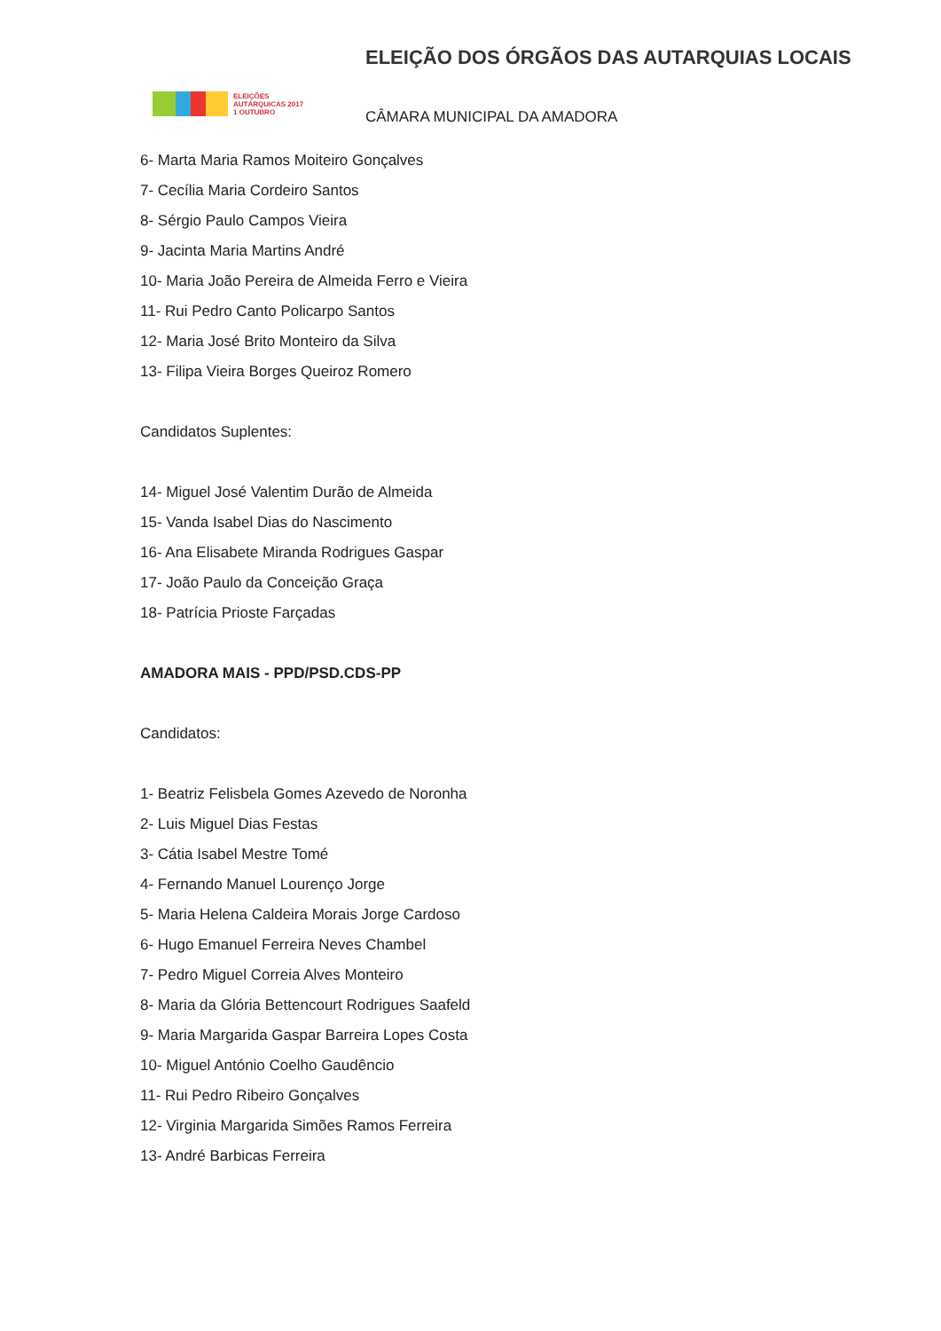ELEIÇÕES
AUTÁRQUICAS 2017
1 OUTUBRO
ELEIÇÃO DOS ÓRGÃOS DAS AUTARQUIAS LOCAIS
CÂMARA MUNICIPAL DA AMADORA
6- Marta Maria Ramos Moiteiro Gonçalves
7- Cecília Maria Cordeiro Santos
8- Sérgio Paulo Campos Vieira
9- Jacinta Maria Martins André
10- Maria João Pereira de Almeida Ferro e Vieira
11- Rui Pedro Canto Policarpo Santos
12- Maria José Brito Monteiro da Silva
13- Filipa Vieira Borges Queiroz Romero
Candidatos Suplentes:
14- Miguel José Valentim Durão de Almeida
15- Vanda Isabel Dias do Nascimento
16- Ana Elisabete Miranda Rodrigues Gaspar
17- João Paulo da Conceição Graça
18- Patrícia Prioste Farçadas
AMADORA MAIS - PPD/PSD.CDS-PP
Candidatos:
1- Beatriz Felisbela Gomes Azevedo de Noronha
2- Luis Miguel Dias Festas
3- Cátia Isabel Mestre Tomé
4- Fernando Manuel Lourenço Jorge
5- Maria Helena Caldeira Morais Jorge Cardoso
6- Hugo Emanuel Ferreira Neves Chambel
7- Pedro Miguel Correia Alves Monteiro
8- Maria da Glória Bettencourt Rodrigues Saafeld
9- Maria Margarida Gaspar Barreira Lopes Costa
10- Miguel António Coelho Gaudêncio
11- Rui Pedro Ribeiro Gonçalves
12- Virginia Margarida Simões Ramos Ferreira
13- André Barbicas Ferreira